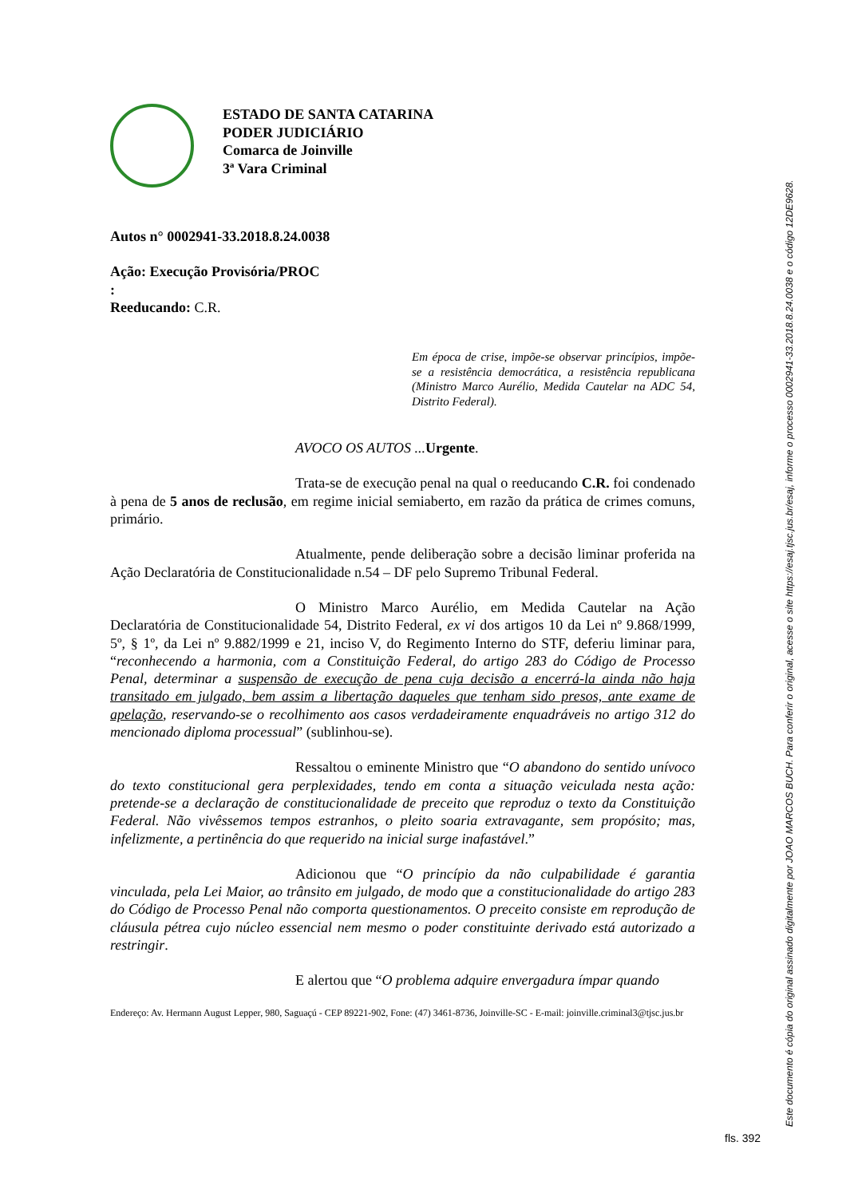ESTADO DE SANTA CATARINA
PODER JUDICIÁRIO
Comarca de Joinville
3ª Vara Criminal
Autos n° 0002941-33.2018.8.24.0038
Ação: Execução Provisória/PROC
:
Reeducando: C.R.
Em época de crise, impõe-se observar princípios, impõe-se a resistência democrática, a resistência republicana (Ministro Marco Aurélio, Medida Cautelar na ADC 54, Distrito Federal).
AVOCO OS AUTOS ... Urgente.
Trata-se de execução penal na qual o reeducando C.R. foi condenado à pena de 5 anos de reclusão, em regime inicial semiaberto, em razão da prática de crimes comuns, primário.
Atualmente, pende deliberação sobre a decisão liminar proferida na Ação Declaratória de Constitucionalidade n.54 – DF pelo Supremo Tribunal Federal.
O Ministro Marco Aurélio, em Medida Cautelar na Ação Declaratória de Constitucionalidade 54, Distrito Federal, ex vi dos artigos 10 da Lei nº 9.868/1999, 5º, § 1º, da Lei nº 9.882/1999 e 21, inciso V, do Regimento Interno do STF, deferiu liminar para, “reconhecendo a harmonia, com a Constituição Federal, do artigo 283 do Código de Processo Penal, determinar a suspensão de execução de pena cuja decisão a encerrá-la ainda não haja transitado em julgado, bem assim a libertação daqueles que tenham sido presos, ante exame de apelação, reservando-se o recolhimento aos casos verdadeiramente enquadráveis no artigo 312 do mencionado diploma processual” (sublinhou-se).
Ressaltou o eminente Ministro que “O abandono do sentido unívoco do texto constitucional gera perplexidades, tendo em conta a situação veiculada nesta ação: pretende-se a declaração de constitucionalidade de preceito que reproduz o texto da Constituição Federal. Não vivêssemos tempos estranhos, o pleito soaria extravagante, sem propósito; mas, infelizmente, a pertinência do que requerido na inicial surge inafastável.”
Adicionou que “O princípio da não culpabilidade é garantia vinculada, pela Lei Maior, ao trânsito em julgado, de modo que a constitucionalidade do artigo 283 do Código de Processo Penal não comporta questionamentos. O preceito consiste em reprodução de cláusula pétrea cujo núcleo essencial nem mesmo o poder constituinte derivado está autorizado a restringir.
E alertou que “O problema adquire envergadura ímpar quando
Endereço: Av. Hermann August Lepper, 980, Saguaçú - CEP 89221-902, Fone: (47) 3461-8736, Joinville-SC - E-mail: joinville.criminal3@tjsc.jus.br
Este documento é cópia do original assinado digitalmente por JOAO MARCOS BUCH. Para conferir o original, acesse o site https://esaj.tjsc.jus.br/esaj, informe o processo 0002941-33.2018.8.24.0038 e o código 12DE9628.
fls. 392